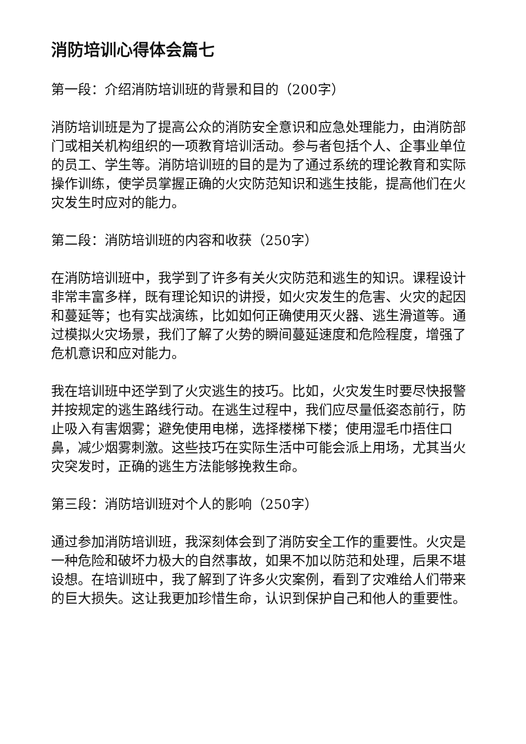消防培训心得体会篇七
第一段：介绍消防培训班的背景和目的（200字）
消防培训班是为了提高公众的消防安全意识和应急处理能力，由消防部门或相关机构组织的一项教育培训活动。参与者包括个人、企事业单位的员工、学生等。消防培训班的目的是为了通过系统的理论教育和实际操作训练，使学员掌握正确的火灾防范知识和逃生技能，提高他们在火灾发生时应对的能力。
第二段：消防培训班的内容和收获（250字）
在消防培训班中，我学到了许多有关火灾防范和逃生的知识。课程设计非常丰富多样，既有理论知识的讲授，如火灾发生的危害、火灾的起因和蔓延等；也有实战演练，比如如何正确使用灭火器、逃生滑道等。通过模拟火灾场景，我们了解了火势的瞬间蔓延速度和危险程度，增强了危机意识和应对能力。
我在培训班中还学到了火灾逃生的技巧。比如，火灾发生时要尽快报警并按规定的逃生路线行动。在逃生过程中，我们应尽量低姿态前行，防止吸入有害烟雾；避免使用电梯，选择楼梯下楼；使用湿毛巾捂住口鼻，减少烟雾刺激。这些技巧在实际生活中可能会派上用场，尤其当火灾突发时，正确的逃生方法能够挽救生命。
第三段：消防培训班对个人的影响（250字）
通过参加消防培训班，我深刻体会到了消防安全工作的重要性。火灾是一种危险和破坏力极大的自然事故，如果不加以防范和处理，后果不堪设想。在培训班中，我了解到了许多火灾案例，看到了灾难给人们带来的巨大损失。这让我更加珍惜生命，认识到保护自己和他人的重要性。